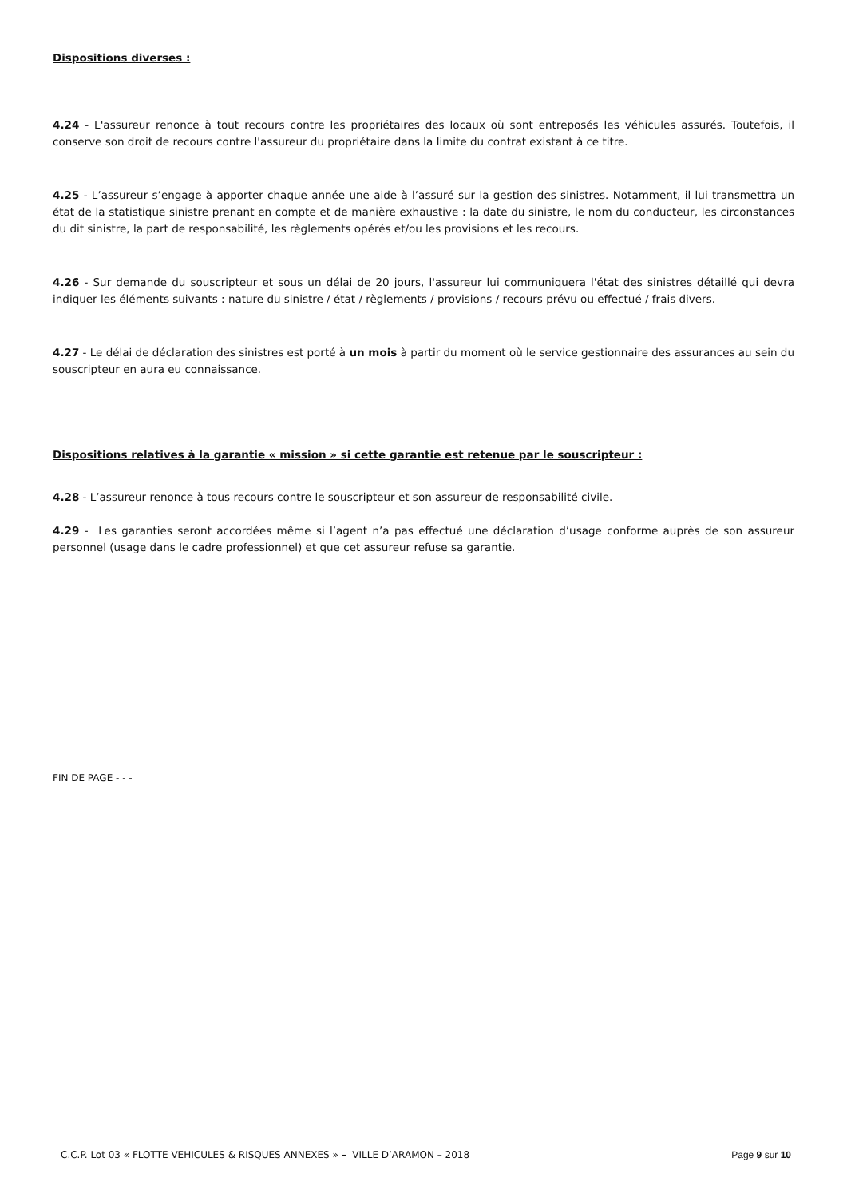Dispositions diverses :
4.24 - L'assureur renonce à tout recours contre les propriétaires des locaux où sont entreposés les véhicules assurés. Toutefois, il conserve son droit de recours contre l'assureur du propriétaire dans la limite du contrat existant à ce titre.
4.25 - L’assureur s’engage à apporter chaque année une aide à l’assuré sur la gestion des sinistres. Notamment, il lui transmettra un état de la statistique sinistre prenant en compte et de manière exhaustive : la date du sinistre, le nom du conducteur, les circonstances du dit sinistre, la part de responsabilité, les règlements opérés et/ou les provisions et les recours.
4.26 - Sur demande du souscripteur et sous un délai de 20 jours, l'assureur lui communiquera l'état des sinistres détaillé qui devra indiquer les éléments suivants : nature du sinistre / état / règlements / provisions / recours prévu ou effectué / frais divers.
4.27 - Le délai de déclaration des sinistres est porté à un mois à partir du moment où le service gestionnaire des assurances au sein du souscripteur en aura eu connaissance.
Dispositions relatives à la garantie « mission » si cette garantie est retenue par le souscripteur :
4.28 - L’assureur renonce à tous recours contre le souscripteur et son assureur de responsabilité civile.
4.29 - Les garanties seront accordées même si l’agent n’a pas effectué une déclaration d’usage conforme auprès de son assureur personnel (usage dans le cadre professionnel) et que cet assureur refuse sa garantie.
FIN DE PAGE - - -
C.C.P. Lot 03 « FLOTTE VEHICULES & RISQUES ANNEXES » – VILLE D’ARAMON – 2018 Page 9 sur 10